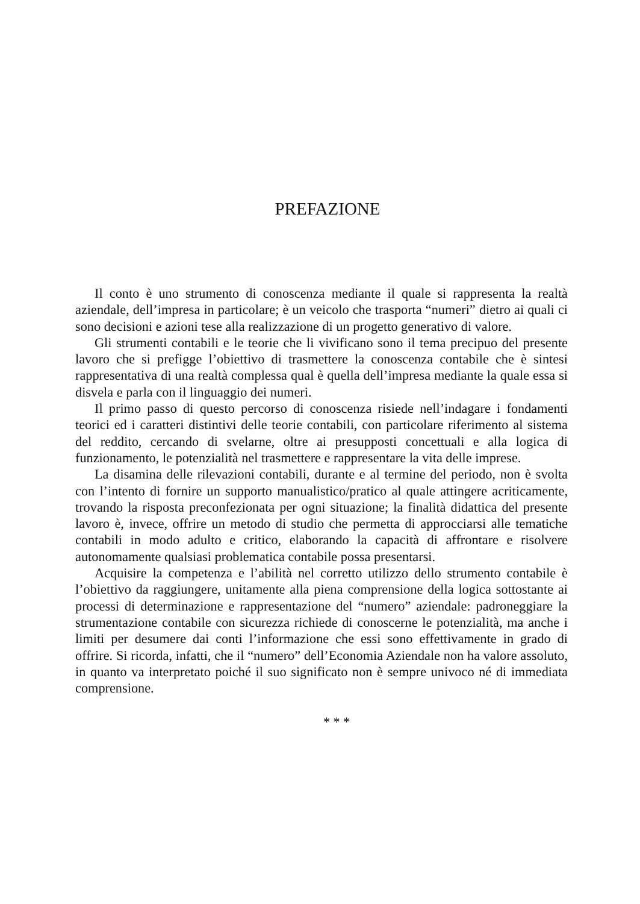PREFAZIONE
Il conto è uno strumento di conoscenza mediante il quale si rappresenta la realtà aziendale, dell’impresa in particolare; è un veicolo che trasporta “numeri” dietro ai quali ci sono decisioni e azioni tese alla realizzazione di un progetto generativo di valore.
Gli strumenti contabili e le teorie che li vivificano sono il tema precipuo del presente lavoro che si prefigge l’obiettivo di trasmettere la conoscenza contabile che è sintesi rappresentativa di una realtà complessa qual è quella dell’impresa mediante la quale essa si disvela e parla con il linguaggio dei numeri.
Il primo passo di questo percorso di conoscenza risiede nell’indagare i fondamenti teorici ed i caratteri distintivi delle teorie contabili, con particolare riferimento al sistema del reddito, cercando di svelarne, oltre ai presupposti concettuali e alla logica di funzionamento, le potenzialità nel trasmettere e rappresentare la vita delle imprese.
La disamina delle rilevazioni contabili, durante e al termine del periodo, non è svolta con l’intento di fornire un supporto manualistico/pratico al quale attingere acriticamente, trovando la risposta preconfezionata per ogni situazione; la finalità didattica del presente lavoro è, invece, offrire un metodo di studio che permetta di approcciarsi alle tematiche contabili in modo adulto e critico, elaborando la capacità di affrontare e risolvere autonomamente qualsiasi problematica contabile possa presentarsi.
Acquisire la competenza e l’abilità nel corretto utilizzo dello strumento contabile è l’obiettivo da raggiungere, unitamente alla piena comprensione della logica sottostante ai processi di determinazione e rappresentazione del “numero” aziendale: padroneggiare la strumentazione contabile con sicurezza richiede di conoscerne le potenzialità, ma anche i limiti per desumere dai conti l’informazione che essi sono effettivamente in grado di offrire. Si ricorda, infatti, che il “numero” dell’Economia Aziendale non ha valore assoluto, in quanto va interpretato poiché il suo significato non è sempre univoco né di immediata comprensione.
* * *